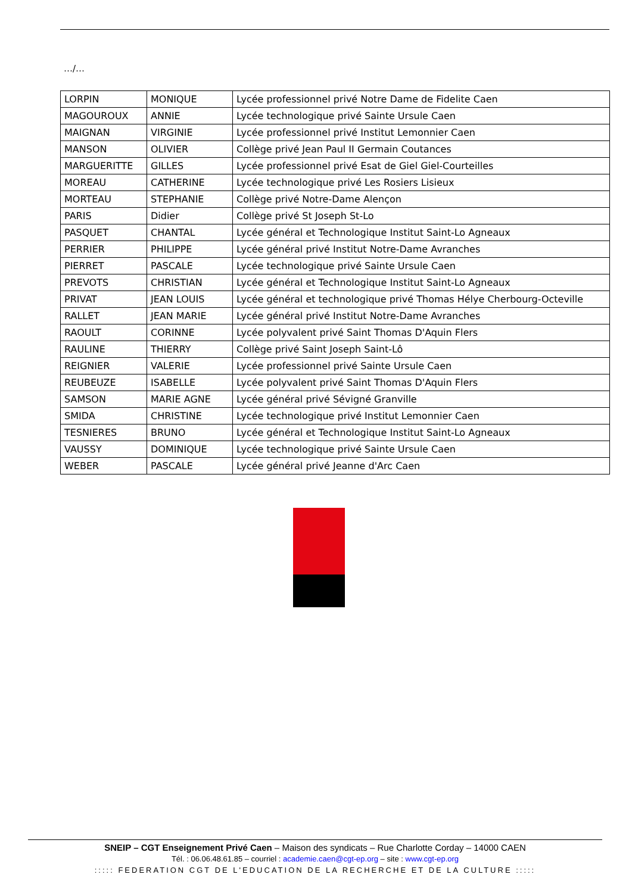…/…
| LORPIN | MONIQUE | Lycée professionnel privé Notre Dame de Fidelite Caen |
| MAGOUROUX | ANNIE | Lycée technologique privé Sainte Ursule Caen |
| MAIGNAN | VIRGINIE | Lycée professionnel privé Institut Lemonnier Caen |
| MANSON | OLIVIER | Collège privé Jean Paul II Germain Coutances |
| MARGUERITTE | GILLES | Lycée professionnel privé Esat de Giel Giel-Courteilles |
| MOREAU | CATHERINE | Lycée technologique privé Les Rosiers Lisieux |
| MORTEAU | STEPHANIE | Collège privé Notre-Dame Alençon |
| PARIS | Didier | Collège privé St Joseph St-Lo |
| PASQUET | CHANTAL | Lycée général et Technologique Institut Saint-Lo Agneaux |
| PERRIER | PHILIPPE | Lycée général privé Institut Notre-Dame Avranches |
| PIERRET | PASCALE | Lycée technologique privé Sainte Ursule Caen |
| PREVOTS | CHRISTIAN | Lycée général et Technologique Institut Saint-Lo Agneaux |
| PRIVAT | JEAN LOUIS | Lycée général et technologique privé Thomas Hélye Cherbourg-Octeville |
| RALLET | JEAN MARIE | Lycée général privé Institut Notre-Dame Avranches |
| RAOULT | CORINNE | Lycée polyvalent privé Saint Thomas D'Aquin Flers |
| RAULINE | THIERRY | Collège privé Saint Joseph Saint-Lô |
| REIGNIER | VALERIE | Lycée professionnel privé Sainte Ursule Caen |
| REUBEUZE | ISABELLE | Lycée polyvalent privé Saint Thomas D'Aquin Flers |
| SAMSON | MARIE AGNE | Lycée général privé Sévigné Granville |
| SMIDA | CHRISTINE | Lycée technologique privé Institut Lemonnier Caen |
| TESNIERES | BRUNO | Lycée général et Technologique Institut Saint-Lo Agneaux |
| VAUSSY | DOMINIQUE | Lycée technologique privé Sainte Ursule Caen |
| WEBER | PASCALE | Lycée général privé Jeanne d'Arc Caen |
SNEIP – CGT Enseignement Privé Caen – Maison des syndicats – Rue Charlotte Corday – 14000 CAEN
Tél. : 06.06.48.61.85 – courriel : academie.caen@cgt-ep.org – site : www.cgt-ep.org
::::: FEDERATION CGT DE L'EDUCATION DE LA RECHERCHE ET DE LA CULTURE :::::